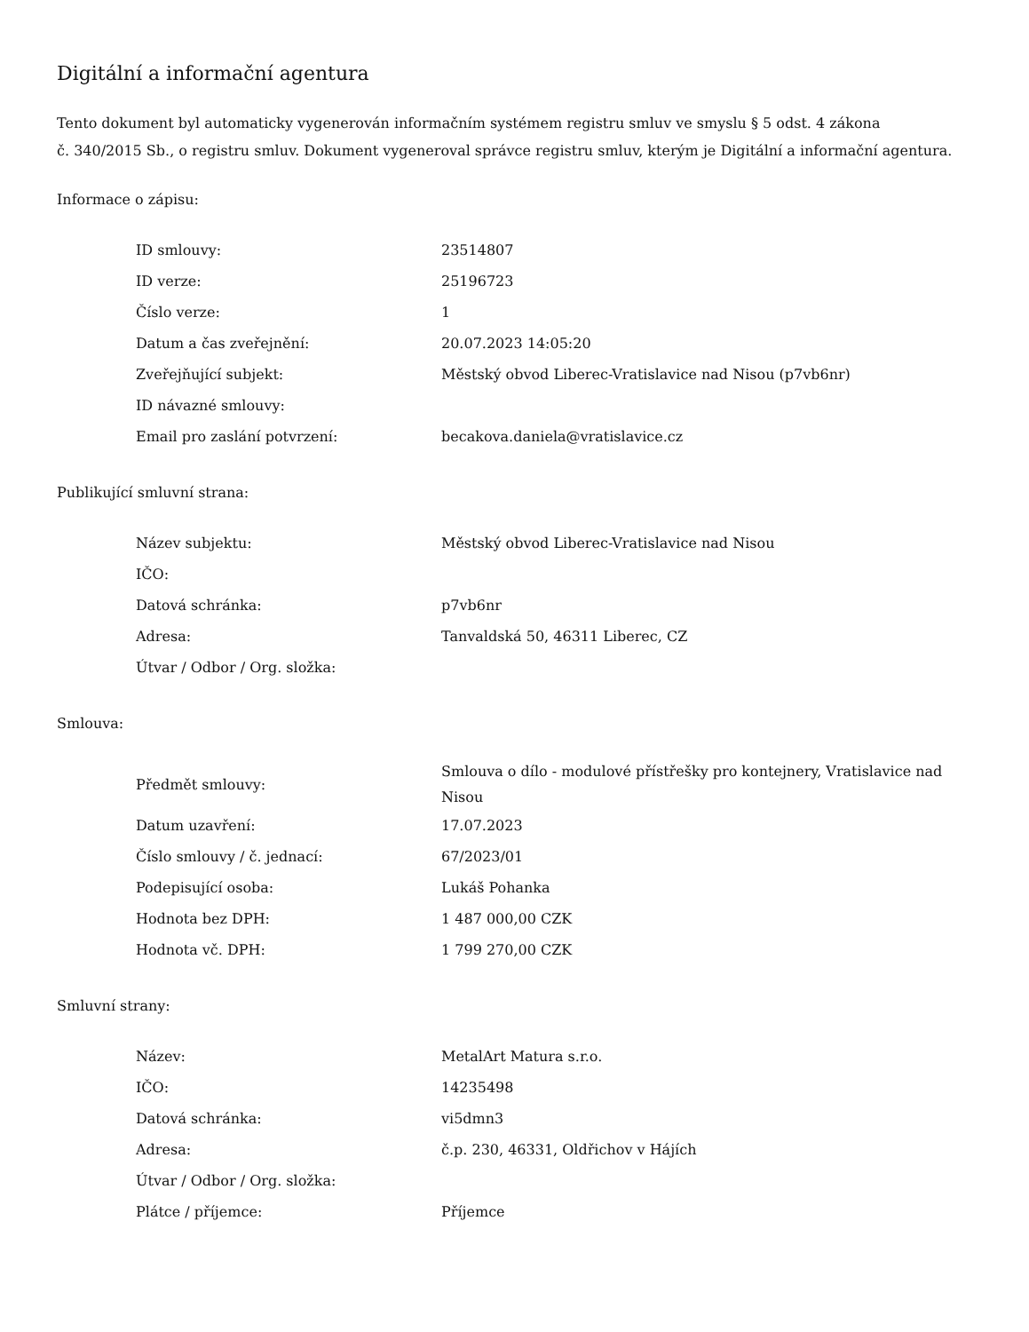Digitální a informační agentura
Tento dokument byl automaticky vygenerován informačním systémem registru smluv ve smyslu § 5 odst. 4 zákona
č. 340/2015 Sb., o registru smluv. Dokument vygeneroval správce registru smluv, kterým je Digitální a informační agentura.
Informace o zápisu:
| ID smlouvy: | 23514807 |
| ID verze: | 25196723 |
| Číslo verze: | 1 |
| Datum a čas zveřejnění: | 20.07.2023 14:05:20 |
| Zveřejňující subjekt: | Městský obvod Liberec-Vratislavice nad Nisou (p7vb6nr) |
| ID návazné smlouvy: | |
| Email pro zaslání potvrzení: | becakova.daniela@vratislavice.cz |
Publikující smluvní strana:
| Název subjektu: | Městský obvod Liberec-Vratislavice nad Nisou |
| IČO: | |
| Datová schránka: | p7vb6nr |
| Adresa: | Tanvaldská 50, 46311 Liberec, CZ |
| Útvar / Odbor / Org. složka: | |
Smlouva:
| Předmět smlouvy: | Smlouva o dílo - modulové přístřešky pro kontejnery, Vratislavice nad Nisou |
| Datum uzavření: | 17.07.2023 |
| Číslo smlouvy / č. jednací: | 67/2023/01 |
| Podepisující osoba: | Lukáš Pohanka |
| Hodnota bez DPH: | 1 487 000,00 CZK |
| Hodnota vč. DPH: | 1 799 270,00 CZK |
Smluvní strany:
| Název: | MetalArt Matura s.r.o. |
| IČO: | 14235498 |
| Datová schránka: | vi5dmn3 |
| Adresa: | č.p. 230, 46331, Oldřichov v Hájích |
| Útvar / Odbor / Org. složka: | |
| Plátce / příjemce: | Příjemce |